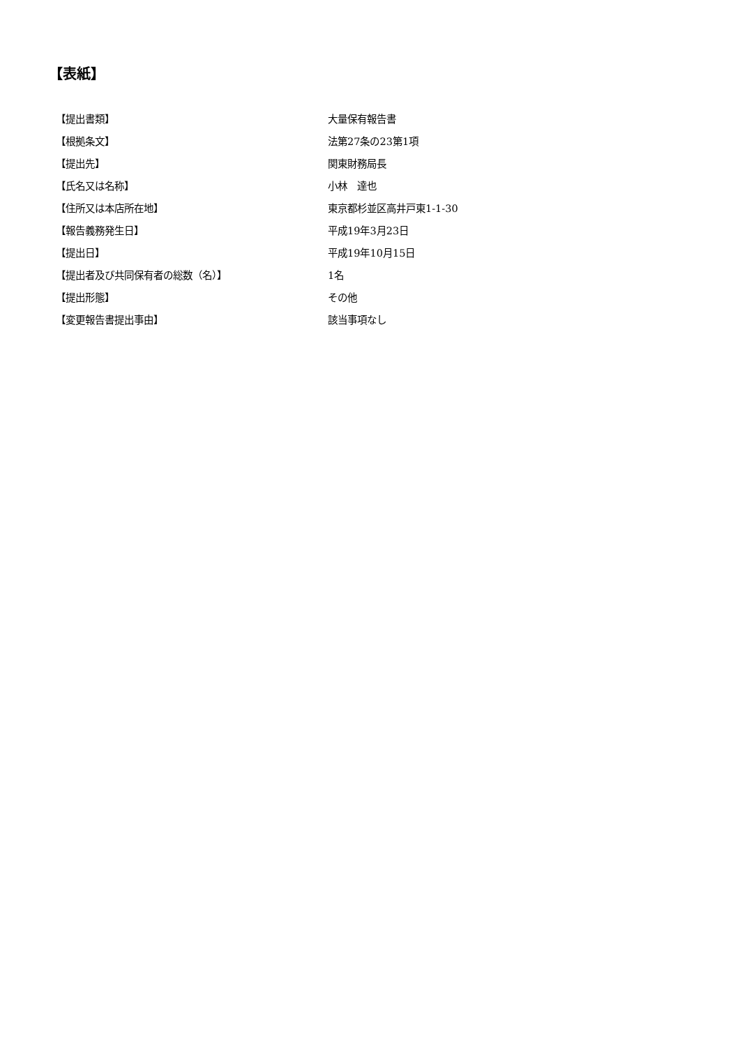【表紙】
【提出書類】 大量保有報告書
【根拠条文】 法第27条の23第1項
【提出先】 関東財務局長
【氏名又は名称】 小林　達也
【住所又は本店所在地】 東京都杉並区高井戸東1-1-30
【報告義務発生日】 平成19年3月23日
【提出日】 平成19年10月15日
【提出者及び共同保有者の総数（名）】 1名
【提出形態】 その他
【変更報告書提出事由】 該当事項なし